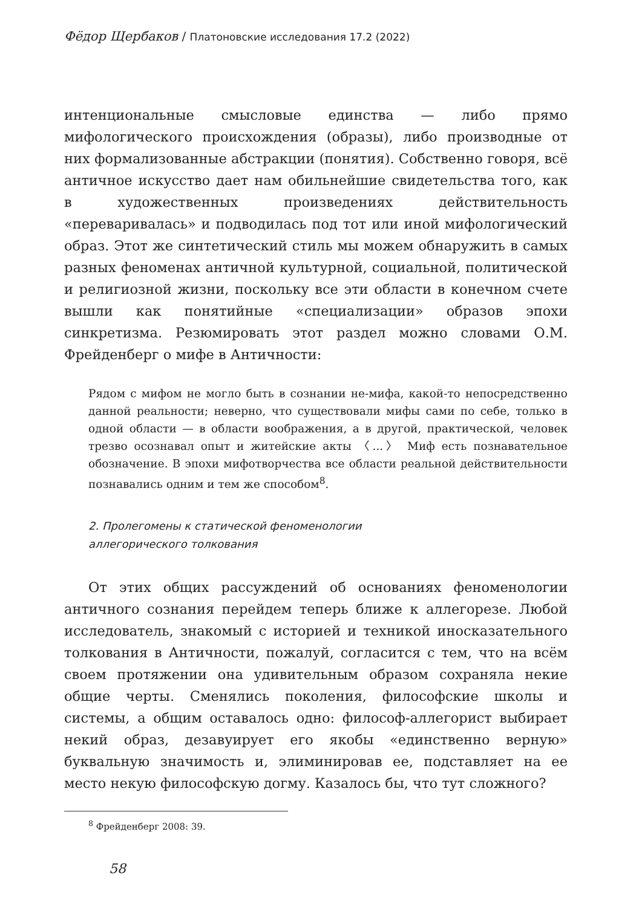Фёдор Щербаков / Платоновские исследования 17.2 (2022)
интенциональные смысловые единства — либо прямо мифологического происхождения (образы), либо производные от них формализованные абстракции (понятия). Собственно говоря, всё античное искусство дает нам обильнейшие свидетельства того, как в художественных произведениях действительность «переваривалась» и подводилась под тот или иной мифологический образ. Этот же синтетический стиль мы можем обнаружить в самых разных феноменах античной культурной, социальной, политической и религиозной жизни, поскольку все эти области в конечном счете вышли как понятийные «специализации» образов эпохи синкретизма. Резюмировать этот раздел можно словами О.М. Фрейденберг о мифе в Античности:
Рядом с мифом не могло быть в сознании не-мифа, какой-то непосредственно данной реальности; неверно, что существовали мифы сами по себе, только в одной области — в области воображения, а в другой, практической, человек трезво осознавал опыт и житейские акты 〈...〉 Миф есть познавательное обозначение. В эпохи мифотворчества все области реальной действительности познавались одним и тем же способом<sup>8</sup>.
2. Пролегомены к статической феноменологии
аллегорического толкования
От этих общих рассуждений об основаниях феноменологии античного сознания перейдем теперь ближе к аллегорезе. Любой исследователь, знакомый с историей и техникой иносказательного толкования в Античности, пожалуй, согласится с тем, что на всём своем протяжении она удивительным образом сохраняла некие общие черты. Сменялись поколения, философские школы и системы, а общим оставалось одно: философ-аллегорист выбирает некий образ, дезавуирует его якобы «единственно верную» буквальную значимость и, элиминировав ее, подставляет на ее место некую философскую догму. Казалось бы, что тут сложного?
<sup>8</sup> Фрейденберг 2008: 39.
58